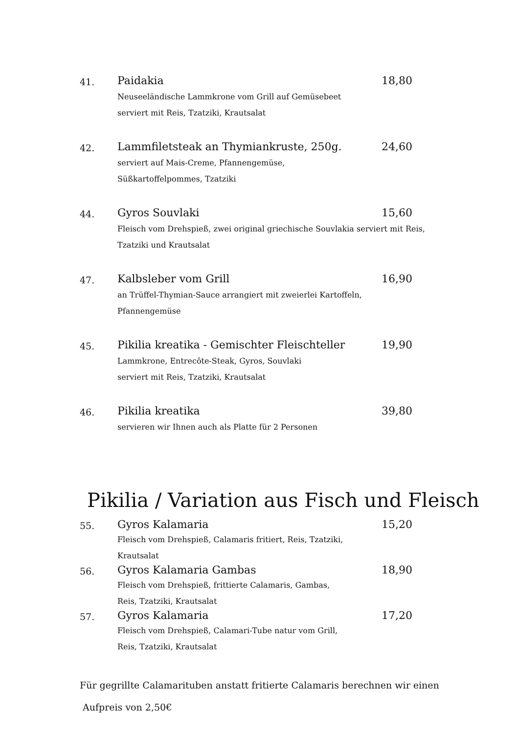41.
Paidakia 18,80
Neuseeländische Lammkrone vom Grill auf Gemüsebeet
serviert mit Reis, Tzatziki, Krautsalat
42.
Lammfiletsteak an Thymiankruste, 250g. 24,60
serviert auf Mais-Creme, Pfannengemüse,
Süßkartoffelpommes, Tzatziki
44.
Gyros Souvlaki 15,60
Fleisch vom Drehspieß, zwei original griechische Souvlakia serviert mit Reis,
Tzatziki und Krautsalat
47.
Kalbsleber vom Grill 16,90
an Trüffel-Thymian-Sauce arrangiert mit zweierlei Kartoffeln,
Pfannengemüse
45.
Pikilia kreatika - Gemischter Fleischteller 19,90
Lammkrone, Entrecôte-Steak, Gyros, Souvlaki
serviert mit Reis, Tzatziki, Krautsalat
46.
Pikilia kreatika 39,80
servieren wir Ihnen auch als Platte für 2 Personen
Pikilia / Variation aus Fisch und Fleisch
55.
Gyros Kalamaria 15,20
Fleisch vom Drehspieß, Calamaris fritiert, Reis, Tzatziki,
Krautsalat
56.
Gyros Kalamaria Gambas 18,90
Fleisch vom Drehspieß, frittierte Calamaris, Gambas,
Reis, Tzatziki, Krautsalat
57.
Gyros Kalamaria 17,20
Fleisch vom Drehspieß, Calamari-Tube natur vom Grill,
Reis, Tzatziki, Krautsalat
Für gegrillte Calamarituben anstatt fritierte Calamaris berechnen wir einen
Aufpreis von 2,50€